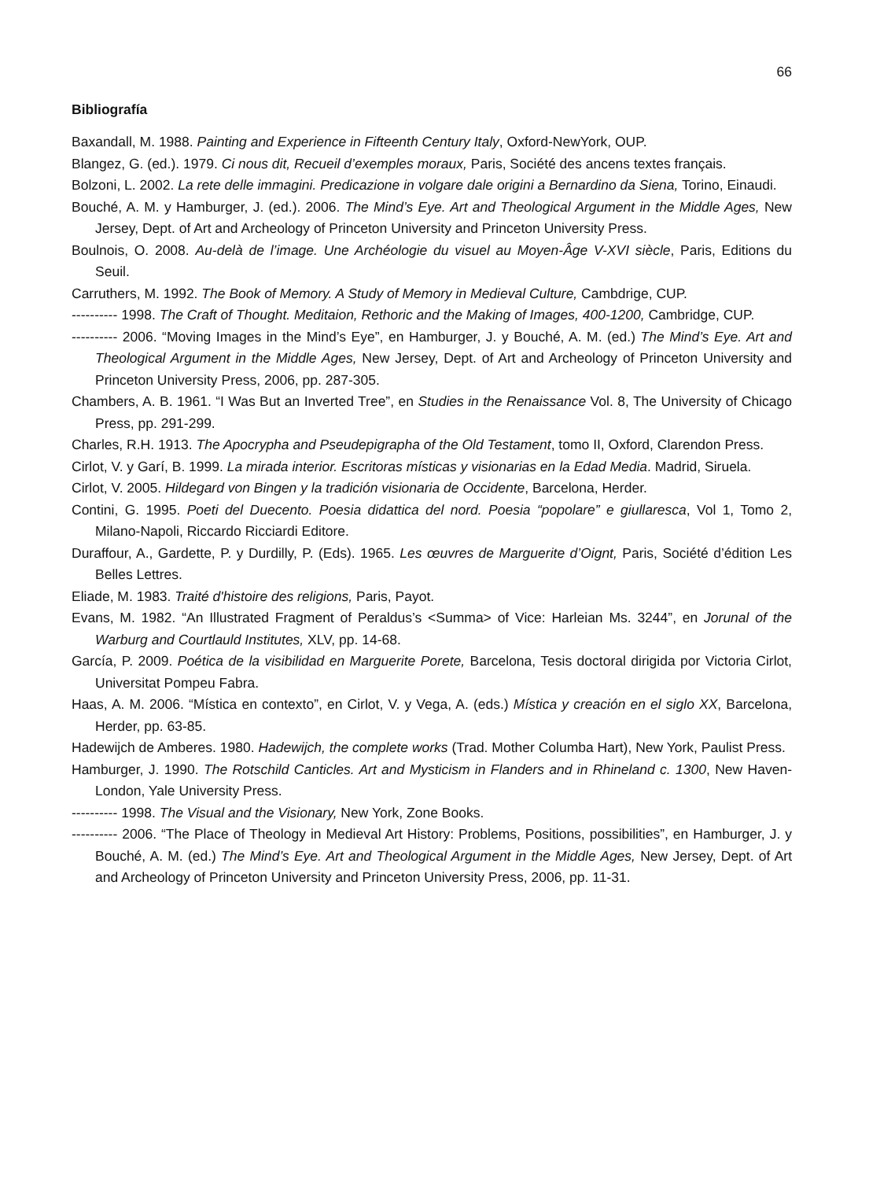66
Bibliografía
Baxandall, M. 1988. Painting and Experience in Fifteenth Century Italy, Oxford-NewYork, OUP.
Blangez, G. (ed.). 1979. Ci nous dit, Recueil d’exemples moraux, Paris, Société des ancens textes français.
Bolzoni, L. 2002. La rete delle immagini. Predicazione in volgare dale origini a Bernardino da Siena, Torino, Einaudi.
Bouché, A. M. y Hamburger, J. (ed.). 2006. The Mind’s Eye. Art and Theological Argument in the Middle Ages, New Jersey, Dept. of Art and Archeology of Princeton University and Princeton University Press.
Boulnois, O. 2008. Au-delà de l’image. Une Archéologie du visuel au Moyen-Âge V-XVI siècle, Paris, Editions du Seuil.
Carruthers, M. 1992. The Book of Memory. A Study of Memory in Medieval Culture, Cambdrige, CUP.
---------- 1998. The Craft of Thought. Meditaion, Rethoric and the Making of Images, 400-1200, Cambridge, CUP.
---------- 2006. “Moving Images in the Mind’s Eye”, en Hamburger, J. y Bouché, A. M. (ed.) The Mind’s Eye. Art and Theological Argument in the Middle Ages, New Jersey, Dept. of Art and Archeology of Princeton University and Princeton University Press, 2006, pp. 287-305.
Chambers, A. B. 1961. “I Was But an Inverted Tree”, en Studies in the Renaissance Vol. 8, The University of Chicago Press, pp. 291-299.
Charles, R.H. 1913. The Apocrypha and Pseudepigrapha of the Old Testament, tomo II, Oxford, Clarendon Press.
Cirlot, V. y Garí, B. 1999. La mirada interior. Escritoras místicas y visionarias en la Edad Media. Madrid, Siruela.
Cirlot, V. 2005. Hildegard von Bingen y la tradición visionaria de Occidente, Barcelona, Herder.
Contini, G. 1995. Poeti del Duecento. Poesia didattica del nord. Poesia “popolare” e giullaresca, Vol 1, Tomo 2, Milano-Napoli, Riccardo Ricciardi Editore.
Duraffour, A., Gardette, P. y Durdilly, P. (Eds). 1965. Les œuvres de Marguerite d’Oignt, Paris, Société d’édition Les Belles Lettres.
Eliade, M. 1983. Traité d'histoire des religions, Paris, Payot.
Evans, M. 1982. “An Illustrated Fragment of Peraldus’s <Summa> of Vice: Harleian Ms. 3244”, en Jorunal of the Warburg and Courtlauld Institutes, XLV, pp. 14-68.
García, P. 2009. Poética de la visibilidad en Marguerite Porete, Barcelona, Tesis doctoral dirigida por Victoria Cirlot, Universitat Pompeu Fabra.
Haas, A. M. 2006. “Mística en contexto”, en Cirlot, V. y Vega, A. (eds.) Mística y creación en el siglo XX, Barcelona, Herder, pp. 63-85.
Hadewijch de Amberes. 1980. Hadewijch, the complete works (Trad. Mother Columba Hart), New York, Paulist Press.
Hamburger, J. 1990. The Rotschild Canticles. Art and Mysticism in Flanders and in Rhineland c. 1300, New Haven-London, Yale University Press.
---------- 1998. The Visual and the Visionary, New York, Zone Books.
---------- 2006. “The Place of Theology in Medieval Art History: Problems, Positions, possibilities”, en Hamburger, J. y Bouché, A. M. (ed.) The Mind’s Eye. Art and Theological Argument in the Middle Ages, New Jersey, Dept. of Art and Archeology of Princeton University and Princeton University Press, 2006, pp. 11-31.